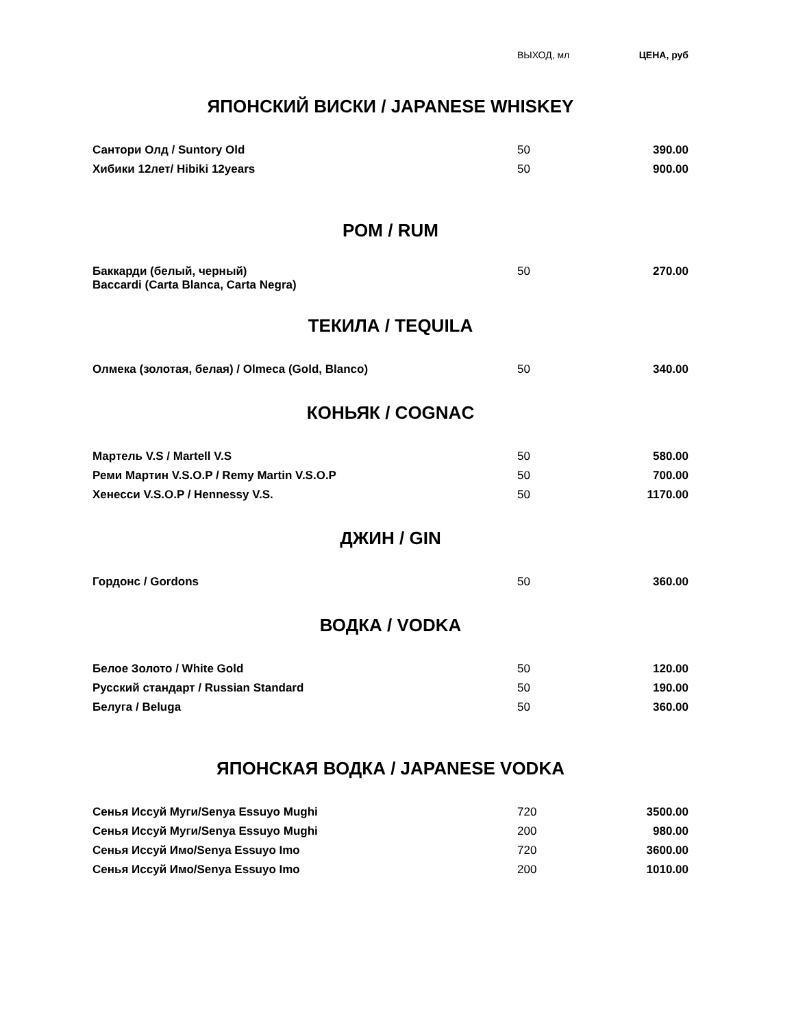| | ВЫХОД, мл | ЦЕНА, руб |
| --- | --- | --- |
ЯПОНСКИЙ ВИСКИ / JAPANESE WHISKEY
| Сантори Олд / Suntory Old | 50 | 390.00 |
| Хибики 12лет/ Hibiki 12years | 50 | 900.00 |
РОМ / RUM
| Баккарди (белый, черный) Baccardi (Carta Blanca, Carta Negra) | 50 | 270.00 |
ТЕКИЛА / TEQUILA
| Олмека (золотая, белая) / Olmeca (Gold, Blanco) | 50 | 340.00 |
КОНЬЯК / COGNAC
| Мартель V.S / Martell V.S | 50 | 580.00 |
| Реми Мартин V.S.O.P / Remy Martin V.S.O.P | 50 | 700.00 |
| Хенесси V.S.O.P / Hennessy V.S. | 50 | 1170.00 |
ДЖИН / GIN
| Гордонс / Gordons | 50 | 360.00 |
ВОДКА / VODKA
| Белое Золото / White Gold | 50 | 120.00 |
| Русский стандарт / Russian Standard | 50 | 190.00 |
| Белуга / Beluga | 50 | 360.00 |
ЯПОНСКАЯ ВОДКА / JAPANESE VODKA
| Сенья Иссуй Муги/Senya Essuyo Mughi | 720 | 3500.00 |
| Сенья Иссуй Муги/Senya Essuyo Mughi | 200 | 980.00 |
| Сенья Иссуй Имо/Senya Essuyo Imo | 720 | 3600.00 |
| Сенья Иссуй Имо/Senya Essuyo Imo | 200 | 1010.00 |